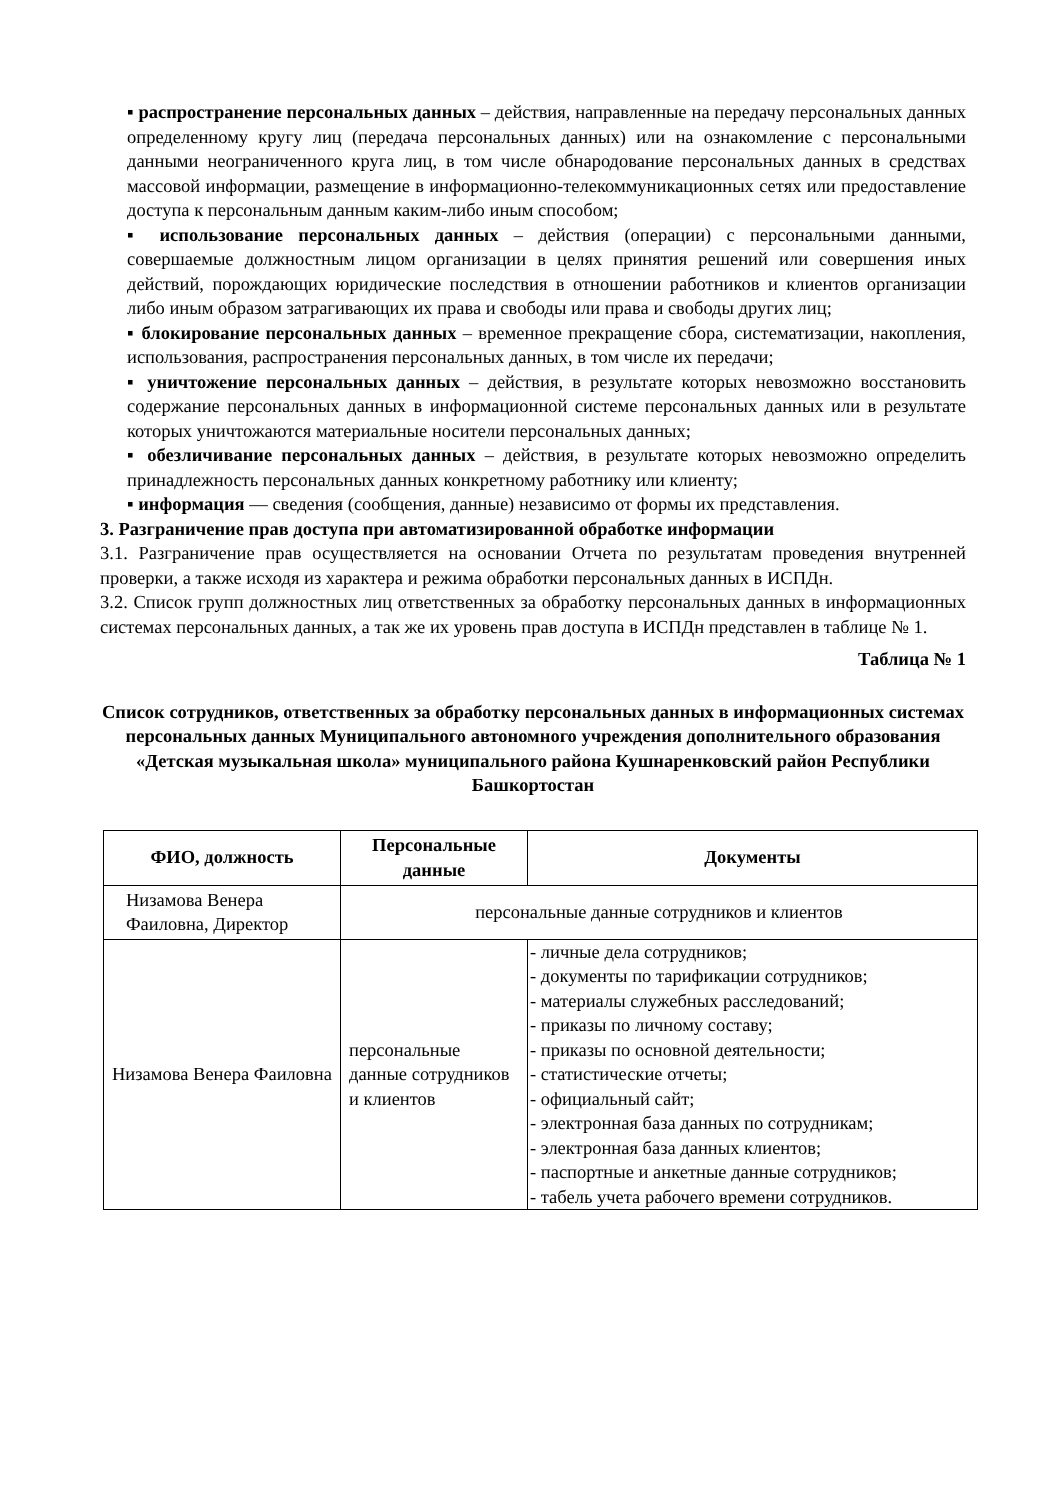▪ распространение персональных данных – действия, направленные на передачу персональных данных определенному кругу лиц (передача персональных данных) или на ознакомление с персональными данными неограниченного круга лиц, в том числе обнародование персональных данных в средствах массовой информации, размещение в информационно-телекоммуникационных сетях или предоставление доступа к персональным данным каким-либо иным способом;
▪ использование персональных данных – действия (операции) с персональными данными, совершаемые должностным лицом организации в целях принятия решений или совершения иных действий, порождающих юридические последствия в отношении работников и клиентов организации либо иным образом затрагивающих их права и свободы или права и свободы других лиц;
▪ блокирование персональных данных – временное прекращение сбора, систематизации, накопления, использования, распространения персональных данных, в том числе их передачи;
▪ уничтожение персональных данных – действия, в результате которых невозможно восстановить содержание персональных данных в информационной системе персональных данных или в результате которых уничтожаются материальные носители персональных данных;
▪ обезличивание персональных данных – действия, в результате которых невозможно определить принадлежность персональных данных конкретному работнику или клиенту;
▪ информация — сведения (сообщения, данные) независимо от формы их представления.
3. Разграничение прав доступа при автоматизированной обработке информации
3.1. Разграничение прав осуществляется на основании Отчета по результатам проведения внутренней проверки, а также исходя из характера и режима обработки персональных данных в ИСПДн.
3.2. Список групп должностных лиц ответственных за обработку персональных данных в информационных системах персональных данных, а так же их уровень прав доступа в ИСПДн представлен в таблице № 1.
Таблица № 1
Список сотрудников, ответственных за обработку персональных данных в информационных системах персональных данных Муниципального автономного учреждения дополнительного образования «Детская музыкальная школа» муниципального района Кушнаренковский район Республики Башкортостан
| ФИО, должность | Персональные данные | Документы |
| --- | --- | --- |
| Низамова Венера Фаиловна, Директор | персональные данные сотрудников и клиентов | |
| Низамова Венера Фаиловна | персональные данные сотрудников и клиентов | - личные дела сотрудников; - документы по тарификации сотрудников; - материалы служебных расследований; - приказы по личному составу; - приказы по основной деятельности; - статистические отчеты; - официальный сайт; - электронная база данных по сотрудникам; - электронная база данных клиентов; - паспортные и анкетные данные сотрудников; - табель учета рабочего времени сотрудников. |